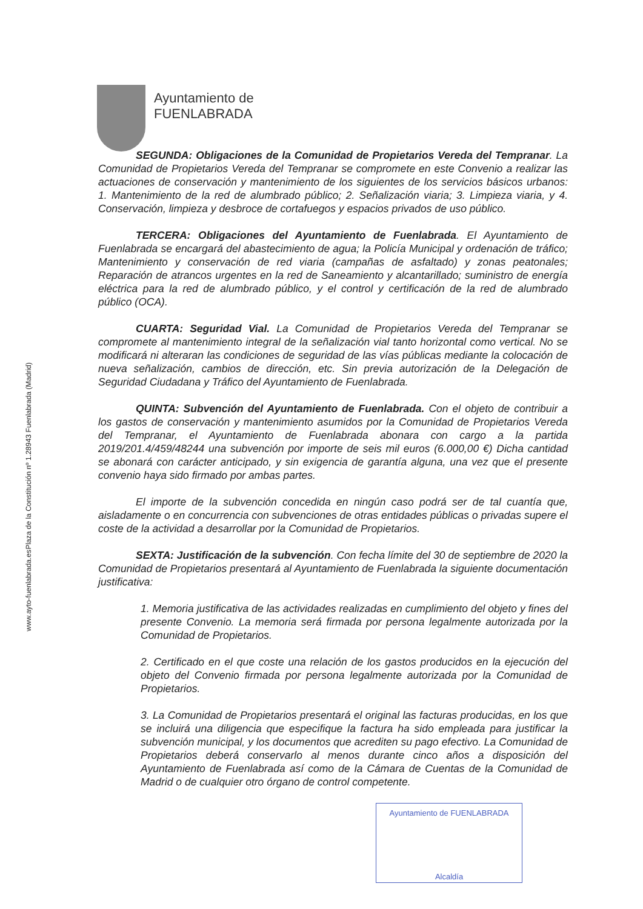Ayuntamiento de
FUENLABRADA
Plaza de la Constitución nº 1.28943 Fuenlabrada (Madrid)
www.ayto-fuenlabrada.es
SEGUNDA: Obligaciones de la Comunidad de Propietarios Vereda del Tempranar. La Comunidad de Propietarios Vereda del Tempranar se compromete en este Convenio a realizar las actuaciones de conservación y mantenimiento de los siguientes de los servicios básicos urbanos: 1. Mantenimiento de la red de alumbrado público; 2. Señalización viaria; 3. Limpieza viaria, y 4. Conservación, limpieza y desbroce de cortafuegos y espacios privados de uso público.
TERCERA: Obligaciones del Ayuntamiento de Fuenlabrada. El Ayuntamiento de Fuenlabrada se encargará del abastecimiento de agua; la Policía Municipal y ordenación de tráfico; Mantenimiento y conservación de red viaria (campañas de asfaltado) y zonas peatonales; Reparación de atrancos urgentes en la red de Saneamiento y alcantarillado; suministro de energía eléctrica para la red de alumbrado público, y el control y certificación de la red de alumbrado público (OCA).
CUARTA: Seguridad Vial. La Comunidad de Propietarios Vereda del Tempranar se compromete al mantenimiento integral de la señalización vial tanto horizontal como vertical. No se modificará ni alteraran las condiciones de seguridad de las vías públicas mediante la colocación de nueva señalización, cambios de dirección, etc. Sin previa autorización de la Delegación de Seguridad Ciudadana y Tráfico del Ayuntamiento de Fuenlabrada.
QUINTA: Subvención del Ayuntamiento de Fuenlabrada. Con el objeto de contribuir a los gastos de conservación y mantenimiento asumidos por la Comunidad de Propietarios Vereda del Tempranar, el Ayuntamiento de Fuenlabrada abonara con cargo a la partida 2019/201.4/459/48244 una subvención por importe de seis mil euros (6.000,00 €) Dicha cantidad se abonará con carácter anticipado, y sin exigencia de garantía alguna, una vez que el presente convenio haya sido firmado por ambas partes.
El importe de la subvención concedida en ningún caso podrá ser de tal cuantía que, aisladamente o en concurrencia con subvenciones de otras entidades públicas o privadas supere el coste de la actividad a desarrollar por la Comunidad de Propietarios.
SEXTA: Justificación de la subvención. Con fecha límite del 30 de septiembre de 2020 la Comunidad de Propietarios presentará al Ayuntamiento de Fuenlabrada la siguiente documentación justificativa:
1. Memoria justificativa de las actividades realizadas en cumplimiento del objeto y fines del presente Convenio. La memoria será firmada por persona legalmente autorizada por la Comunidad de Propietarios.
2. Certificado en el que coste una relación de los gastos producidos en la ejecución del objeto del Convenio firmada por persona legalmente autorizada por la Comunidad de Propietarios.
3. La Comunidad de Propietarios presentará el original las facturas producidas, en los que se incluirá una diligencia que especifique la factura ha sido empleada para justificar la subvención municipal, y los documentos que acrediten su pago efectivo. La Comunidad de Propietarios deberá conservarlo al menos durante cinco años a disposición del Ayuntamiento de Fuenlabrada así como de la Cámara de Cuentas de la Comunidad de Madrid o de cualquier otro órgano de control competente.
Ayuntamiento de FUENLABRADA
Alcaldía